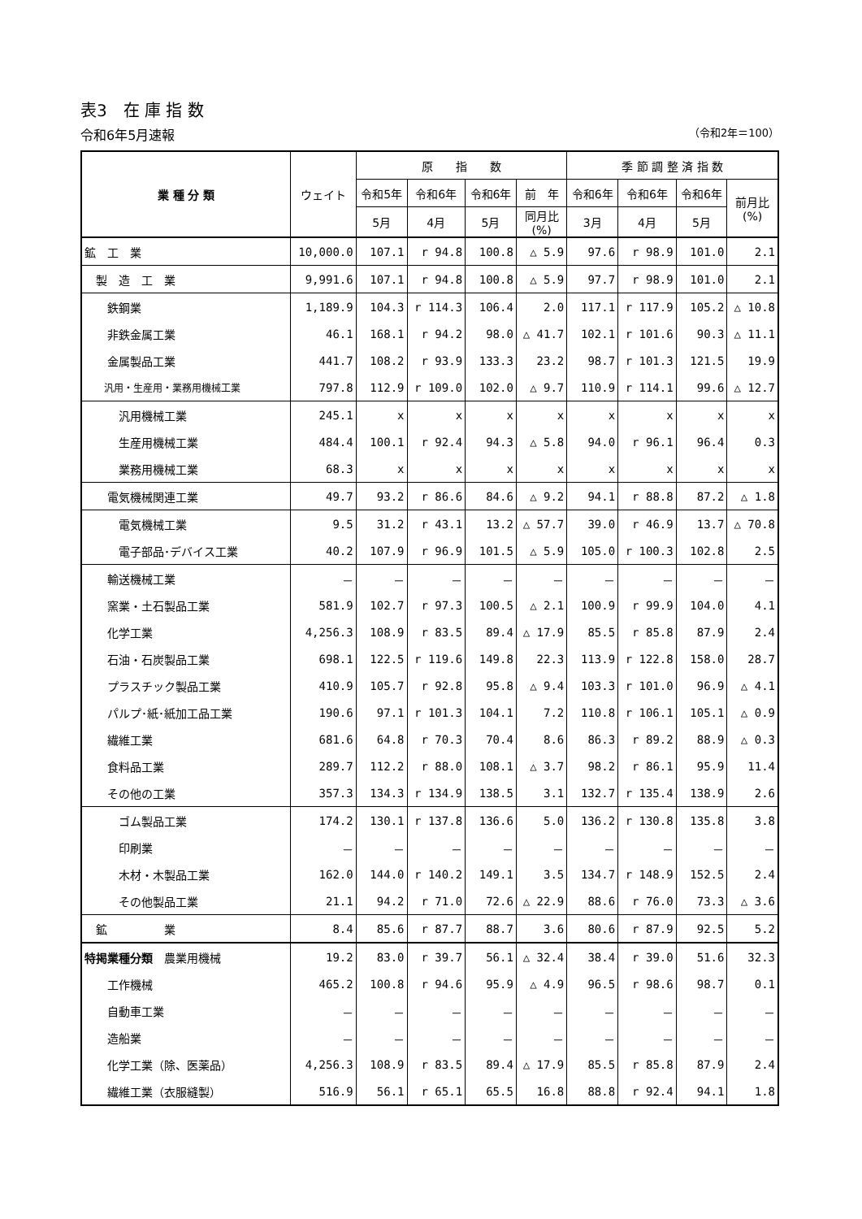表3　在 庫 指 数
令和6年5月速報 （令和2年＝100）
| 業 種 分 類 | ウェイト | 原 指 数 | | | | 季 節 調 整 済 指 数 | | | |
| --- | --- | --- | --- | --- | --- | --- | --- | --- | --- |
| | | 令和5年 | 令和6年 | 令和6年 | 前 年 | 令和6年 | 令和6年 | 令和6年 | 前月比 (%) |
| | | 5月 | 4月 | 5月 | 同月比 (%) | 3月 | 4月 | 5月 | |
| 鉱 工 業 | 10,000.0 | 107.1 | r 94.8 | 100.8 | △ 5.9 | 97.6 | r 98.9 | 101.0 | 2.1 |
| 製 造 工 業 | 9,991.6 | 107.1 | r 94.8 | 100.8 | △ 5.9 | 97.7 | r 98.9 | 101.0 | 2.1 |
| 鉄鋼業 | 1,189.9 | 104.3 | r 114.3 | 106.4 | 2.0 | 117.1 | r 117.9 | 105.2 | △ 10.8 |
| 非鉄金属工業 | 46.1 | 168.1 | r 94.2 | 98.0 | △ 41.7 | 102.1 | r 101.6 | 90.3 | △ 11.1 |
| 金属製品工業 | 441.7 | 108.2 | r 93.9 | 133.3 | 23.2 | 98.7 | r 101.3 | 121.5 | 19.9 |
| 汎用・生産用・業務用機械工業 | 797.8 | 112.9 | r 109.0 | 102.0 | △ 9.7 | 110.9 | r 114.1 | 99.6 | △ 12.7 |
| 汎用機械工業 | 245.1 | x | x | x | x | x | x | x | x |
| 生産用機械工業 | 484.4 | 100.1 | r 92.4 | 94.3 | △ 5.8 | 94.0 | r 96.1 | 96.4 | 0.3 |
| 業務用機械工業 | 68.3 | x | x | x | x | x | x | x | x |
| 電気機械関連工業 | 49.7 | 93.2 | r 86.6 | 84.6 | △ 9.2 | 94.1 | r 88.8 | 87.2 | △ 1.8 |
| 電気機械工業 | 9.5 | 31.2 | r 43.1 | 13.2 | △ 57.7 | 39.0 | r 46.9 | 13.7 | △ 70.8 |
| 電子部品･デバイス工業 | 40.2 | 107.9 | r 96.9 | 101.5 | △ 5.9 | 105.0 | r 100.3 | 102.8 | 2.5 |
| 輸送機械工業 | － | － | － | － | － | － | － | － | － |
| 窯業・土石製品工業 | 581.9 | 102.7 | r 97.3 | 100.5 | △ 2.1 | 100.9 | r 99.9 | 104.0 | 4.1 |
| 化学工業 | 4,256.3 | 108.9 | r 83.5 | 89.4 | △ 17.9 | 85.5 | r 85.8 | 87.9 | 2.4 |
| 石油・石炭製品工業 | 698.1 | 122.5 | r 119.6 | 149.8 | 22.3 | 113.9 | r 122.8 | 158.0 | 28.7 |
| プラスチック製品工業 | 410.9 | 105.7 | r 92.8 | 95.8 | △ 9.4 | 103.3 | r 101.0 | 96.9 | △ 4.1 |
| パルプ･紙･紙加工品工業 | 190.6 | 97.1 | r 101.3 | 104.1 | 7.2 | 110.8 | r 106.1 | 105.1 | △ 0.9 |
| 繊維工業 | 681.6 | 64.8 | r 70.3 | 70.4 | 8.6 | 86.3 | r 89.2 | 88.9 | △ 0.3 |
| 食料品工業 | 289.7 | 112.2 | r 88.0 | 108.1 | △ 3.7 | 98.2 | r 86.1 | 95.9 | 11.4 |
| その他の工業 | 357.3 | 134.3 | r 134.9 | 138.5 | 3.1 | 132.7 | r 135.4 | 138.9 | 2.6 |
| ゴム製品工業 | 174.2 | 130.1 | r 137.8 | 136.6 | 5.0 | 136.2 | r 130.8 | 135.8 | 3.8 |
| 印刷業 | － | － | － | － | － | － | － | － | － |
| 木材・木製品工業 | 162.0 | 144.0 | r 140.2 | 149.1 | 3.5 | 134.7 | r 148.9 | 152.5 | 2.4 |
| その他製品工業 | 21.1 | 94.2 | r 71.0 | 72.6 | △ 22.9 | 88.6 | r 76.0 | 73.3 | △ 3.6 |
| 鉱 業 | 8.4 | 85.6 | r 87.7 | 88.7 | 3.6 | 80.6 | r 87.9 | 92.5 | 5.2 |
| 特掲業種分類 農業用機械 | 19.2 | 83.0 | r 39.7 | 56.1 | △ 32.4 | 38.4 | r 39.0 | 51.6 | 32.3 |
| 工作機械 | 465.2 | 100.8 | r 94.6 | 95.9 | △ 4.9 | 96.5 | r 98.6 | 98.7 | 0.1 |
| 自動車工業 | － | － | － | － | － | － | － | － | － |
| 造船業 | － | － | － | － | － | － | － | － | － |
| 化学工業（除、医薬品） | 4,256.3 | 108.9 | r 83.5 | 89.4 | △ 17.9 | 85.5 | r 85.8 | 87.9 | 2.4 |
| 繊維工業（衣服縫製） | 516.9 | 56.1 | r 65.1 | 65.5 | 16.8 | 88.8 | r 92.4 | 94.1 | 1.8 |